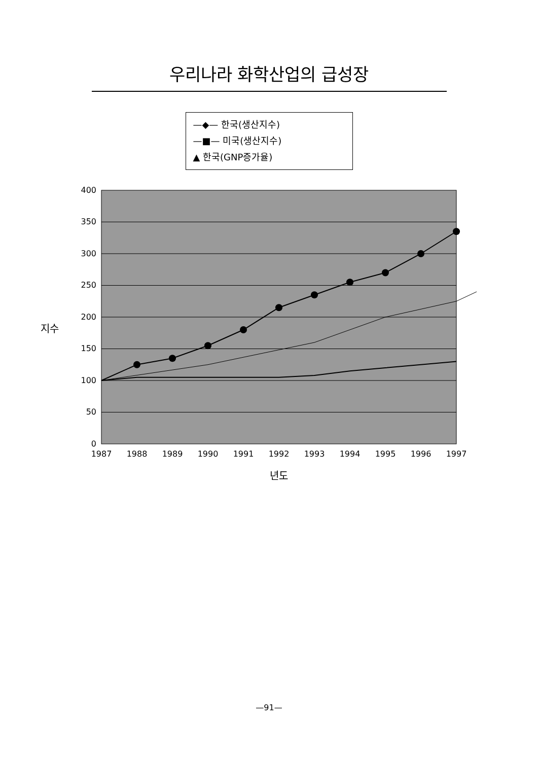우리나라 화학산업의 급성장
—◆— 한국(생산지수)
—■— 미국(생산지수)
▲ 한국(GNP증가율)
지수
0
50
100
150
200
250
300
350
400
1987
1988
1989
1990
1991
1992
1993
1994
1995
1996
1997
년도
—91—